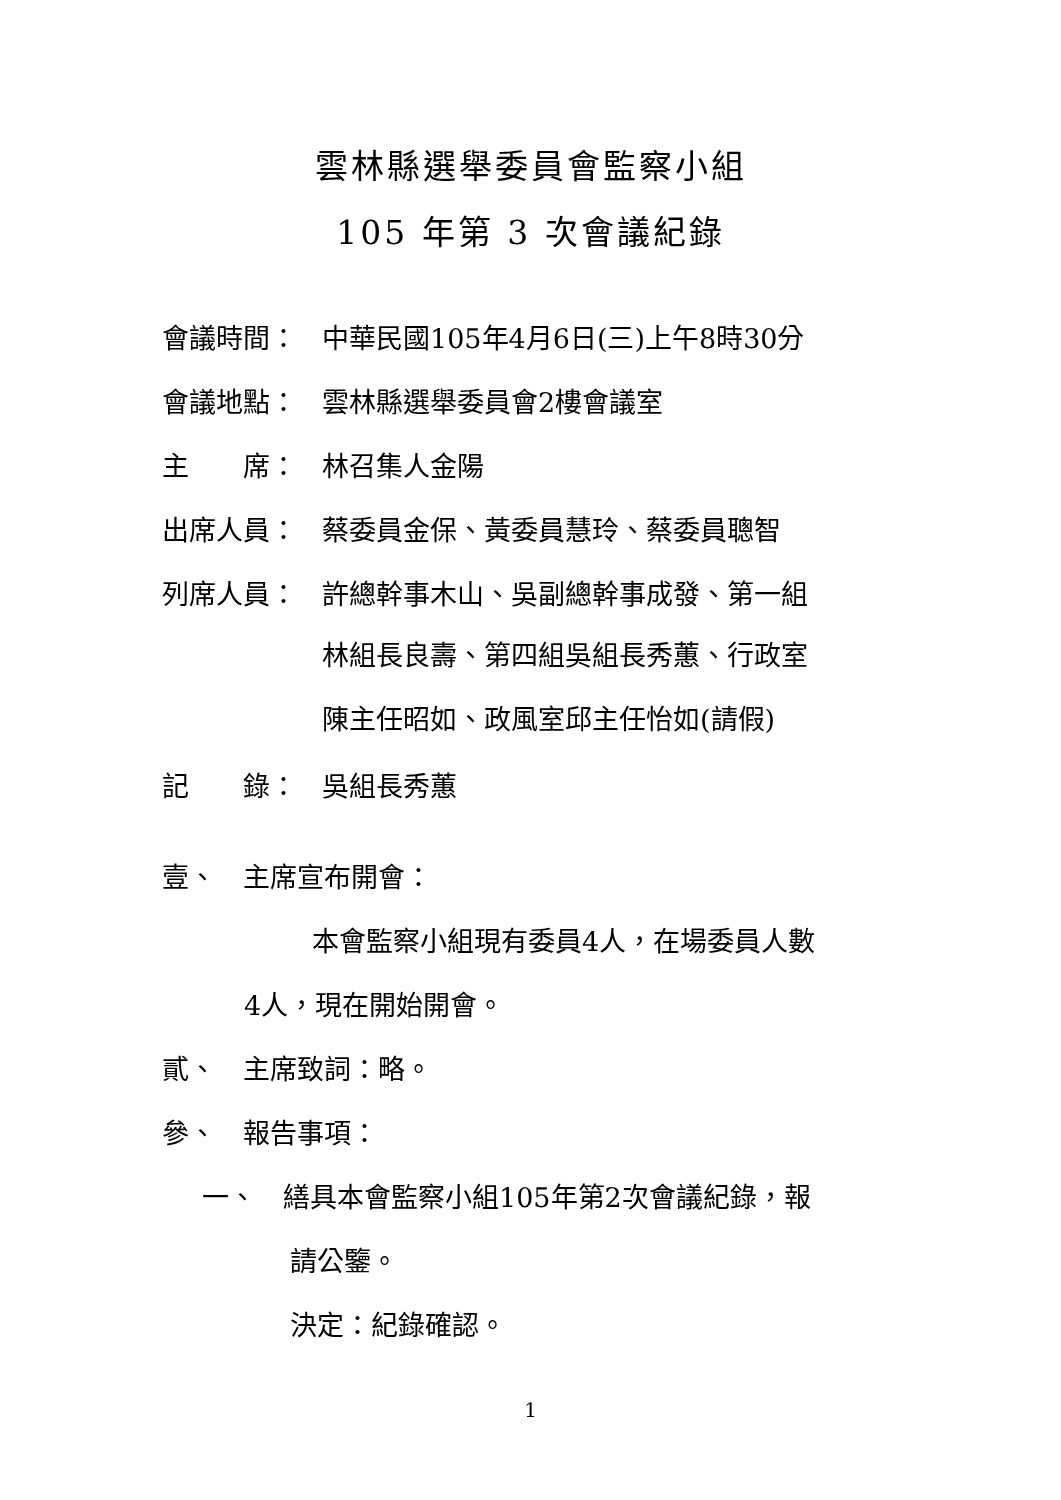雲林縣選舉委員會監察小組
105 年第 3 次會議紀錄
會議時間： 中華民國105年4月6日(三)上午8時30分
會議地點： 雲林縣選舉委員會2樓會議室
主　　席： 林召集人金陽
出席人員： 蔡委員金保、黃委員慧玲、蔡委員聰智
列席人員： 許總幹事木山、吳副總幹事成發、第一組
林組長良壽、第四組吳組長秀蕙、行政室
陳主任昭如、政風室邱主任怡如(請假)
記　　錄： 吳組長秀蕙
壹、　主席宣布開會：
本會監察小組現有委員4人，在場委員人數
4人，現在開始開會。
貳、　主席致詞：略。
參、　報告事項：
一、　繕具本會監察小組105年第2次會議紀錄，報
請公鑒。
決定：紀錄確認。
1